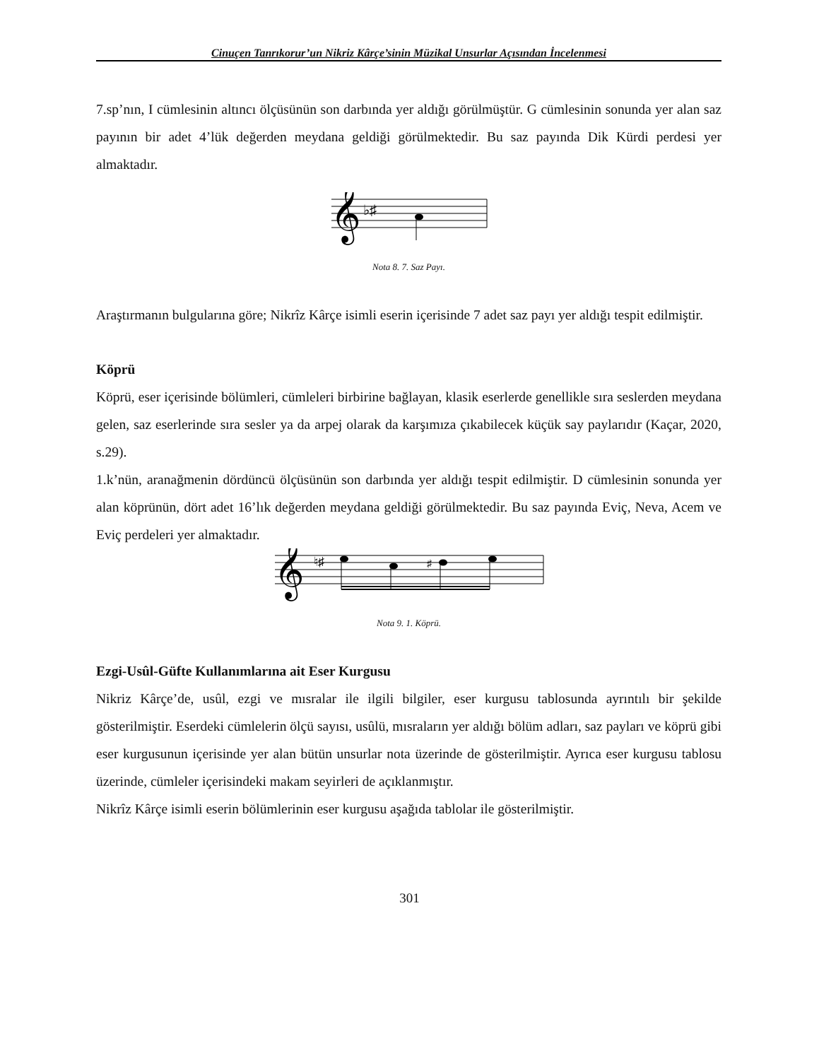Cinuçen Tanrıkorur’un Nikriz Kârçe’sinin Müzikal Unsurlar Açısından İncelenmesi
7.sp’nın, I cümlesinin altıncı ölçüsünün son darbında yer aldığı görülmüştür. G cümlesinin sonunda yer alan saz payının bir adet 4’lük değerden meydana geldiği görülmektedir. Bu saz payında Dik Kürdi perdesi yer almaktadır.
𝄞
♭♯
Nota 8. 7. Saz Payı.
Araştırmanın bulgularına göre; Nikrîz Kârçe isimli eserin içerisinde 7 adet saz payı yer aldığı tespit edilmiştir.
Köprü
Köprü, eser içerisinde bölümleri, cümleleri birbirine bağlayan, klasik eserlerde genellikle sıra seslerden meydana gelen, saz eserlerinde sıra sesler ya da arpej olarak da karşımıza çıkabilecek küçük say paylarıdır (Kaçar, 2020, s.29).
1.k’nün, aranağmenin dördüncü ölçüsünün son darbında yer aldığı tespit edilmiştir. D cümlesinin sonunda yer alan köprünün, dört adet 16’lık değerden meydana geldiği görülmektedir. Bu saz payında Eviç, Neva, Acem ve Eviç perdeleri yer almaktadır.
𝄞
♮♯
♯
Nota 9. 1. Köprü.
Ezgi-Usûl-Güfte Kullanımlarına ait Eser Kurgusu
Nikriz Kârçe’de, usûl, ezgi ve mısralar ile ilgili bilgiler, eser kurgusu tablosunda ayrıntılı bir şekilde gösterilmiştir. Eserdeki cümlelerin ölçü sayısı, usûlü, mısraların yer aldığı bölüm adları, saz payları ve köprü gibi eser kurgusunun içerisinde yer alan bütün unsurlar nota üzerinde de gösterilmiştir. Ayrıca eser kurgusu tablosu üzerinde, cümleler içerisindeki makam seyirleri de açıklanmıştır.
Nikrîz Kârçe isimli eserin bölümlerinin eser kurgusu aşağıda tablolar ile gösterilmiştir.
301